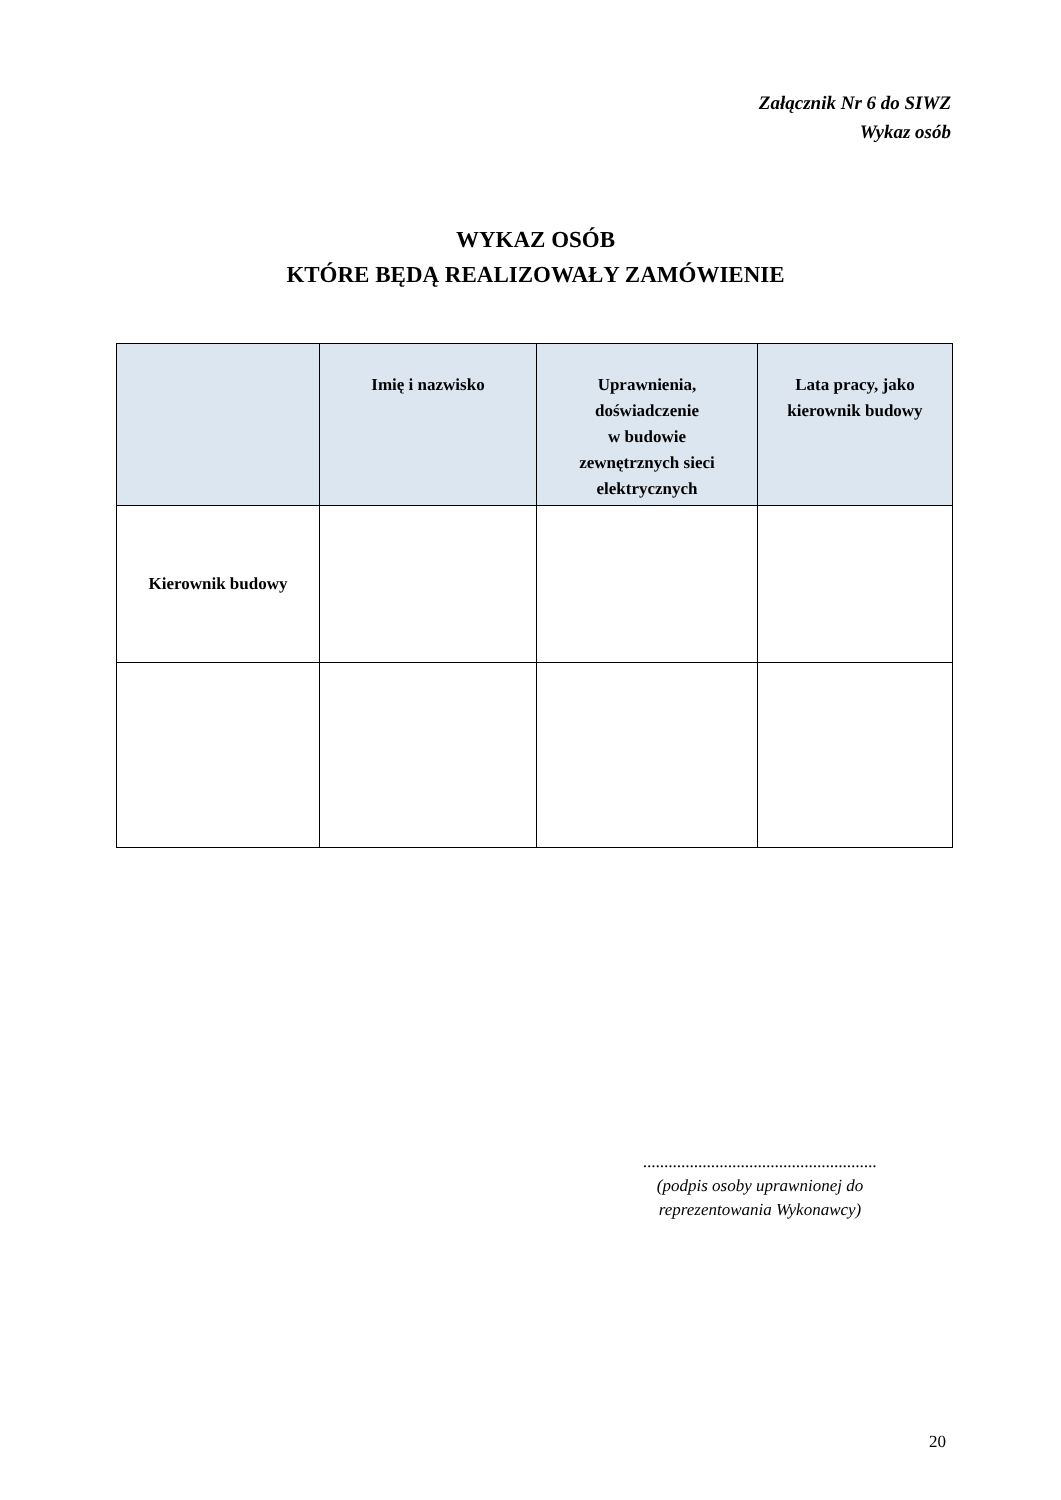Załącznik Nr 6 do SIWZ
Wykaz osób
WYKAZ OSÓB
KTÓRE BĘDĄ REALIZOWAŁY ZAMÓWIENIE
| | Imię i nazwisko | Uprawnienia, doświadczenie w budowie zewnętrznych sieci elektrycznych | Lata pracy, jako kierownik budowy |
| --- | --- | --- | --- |
| Kierownik budowy | | | |
.......................................................
(podpis osoby uprawnionej do
reprezentowania Wykonawcy)
20